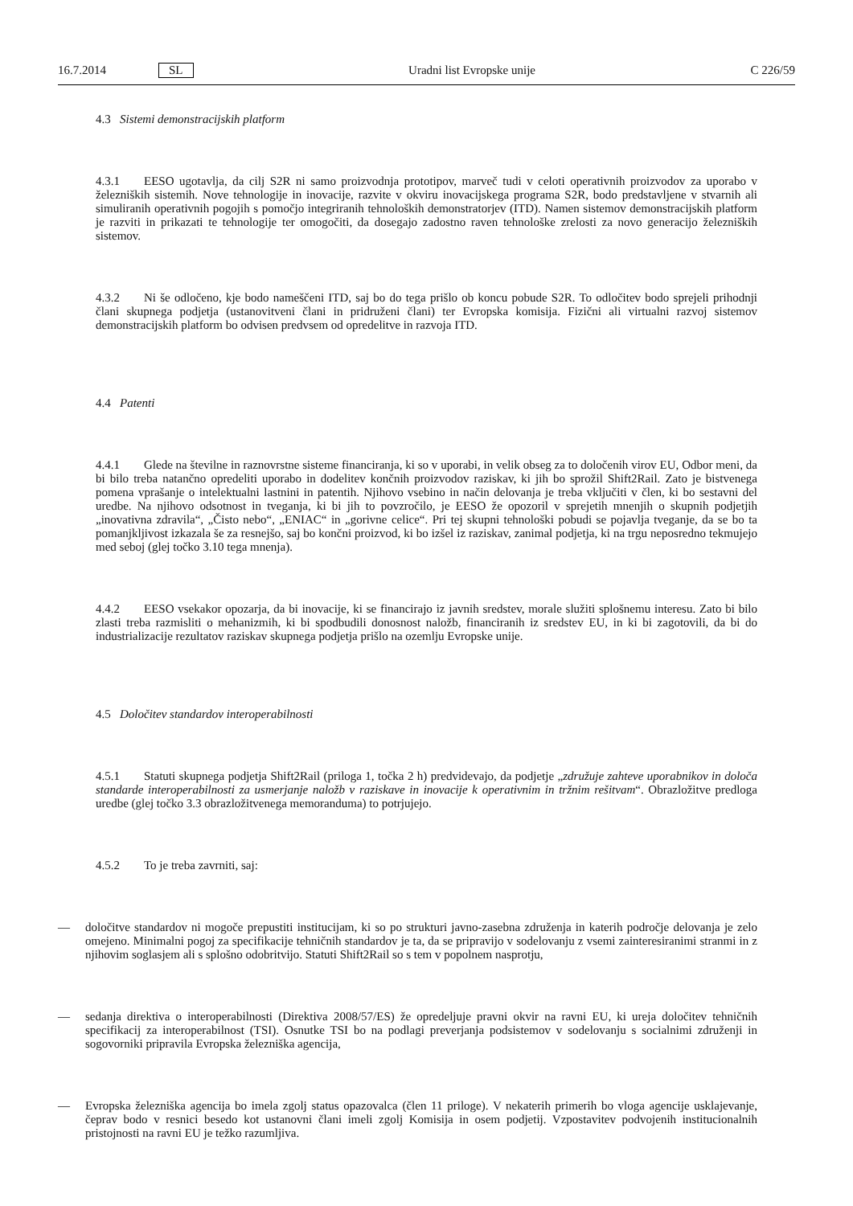16.7.2014 SL Uradni list Evropske unije C 226/59
4.3 Sistemi demonstracijskih platform
4.3.1 EESO ugotavlja, da cilj S2R ni samo proizvodnja prototipov, marveč tudi v celoti operativnih proizvodov za uporabo v železniških sistemih. Nove tehnologije in inovacije, razvite v okviru inovacijskega programa S2R, bodo predstavljene v stvarnih ali simuliranih operativnih pogojih s pomočjo integriranih tehnoloških demonstratorjev (ITD). Namen sistemov demonstracijskih platform je razviti in prikazati te tehnologije ter omogočiti, da dosegajo zadostno raven tehnološke zrelosti za novo generacijo železniških sistemov.
4.3.2 Ni še odločeno, kje bodo nameščeni ITD, saj bo do tega prišlo ob koncu pobude S2R. To odločitev bodo sprejeli prihodnji člani skupnega podjetja (ustanovitveni člani in pridruženi člani) ter Evropska komisija. Fizični ali virtualni razvoj sistemov demonstracijskih platform bo odvisen predvsem od opredelitve in razvoja ITD.
4.4 Patenti
4.4.1 Glede na številne in raznovrstne sisteme financiranja, ki so v uporabi, in velik obseg za to določenih virov EU, Odbor meni, da bi bilo treba natančno opredeliti uporabo in dodelitev končnih proizvodov raziskav, ki jih bo sprožil Shift2Rail. Zato je bistvenega pomena vprašanje o intelektualni lastnini in patentih. Njihovo vsebino in način delovanja je treba vključiti v člen, ki bo sestavni del uredbe. Na njihovo odsotnost in tveganja, ki bi jih to povzročilo, je EESO že opozoril v sprejetih mnenjih o skupnih podjetjih „inovativna zdravila“, „Čisto nebo“, „ENIAC“ in „gorivne celice“. Pri tej skupni tehnološki pobudi se pojavlja tveganje, da se bo ta pomanjkljivost izkazala še za resnejšo, saj bo končni proizvod, ki bo izšel iz raziskav, zanimal podjetja, ki na trgu neposredno tekmujejo med seboj (glej točko 3.10 tega mnenja).
4.4.2 EESO vsekakor opozarja, da bi inovacije, ki se financirajo iz javnih sredstev, morale služiti splošnemu interesu. Zato bi bilo zlasti treba razmisliti o mehanizmih, ki bi spodbudili donosnost naložb, financiranih iz sredstev EU, in ki bi zagotovili, da bi do industrializacije rezultatov raziskav skupnega podjetja prišlo na ozemlju Evropske unije.
4.5 Določitev standardov interoperabilnosti
4.5.1 Statuti skupnega podjetja Shift2Rail (priloga 1, točka 2 h) predvidevajo, da podjetje „združuje zahteve uporabnikov in določa standarde interoperabilnosti za usmerjanje naložb v raziskave in inovacije k operativnim in tržnim rešitvam“. Obrazložitve predloga uredbe (glej točko 3.3 obrazložitvenega memoranduma) to potrjujejo.
4.5.2 To je treba zavrniti, saj:
— določitve standardov ni mogoče prepustiti institucijam, ki so po strukturi javno-zasebna združenja in katerih področje delovanja je zelo omejeno. Minimalni pogoj za specifikacije tehničnih standardov je ta, da se pripravijo v sodelovanju z vsemi zainteresiranimi stranmi in z njihovim soglasjem ali s splošno odobritvijo. Statuti Shift2Rail so s tem v popolnem nasprotju,
— sedanja direktiva o interoperabilnosti (Direktiva 2008/57/ES) že opredeljuje pravni okvir na ravni EU, ki ureja določitev tehničnih specifikacij za interoperabilnost (TSI). Osnutke TSI bo na podlagi preverjanja podsistemov v sodelovanju s socialnimi združenji in sogovorniki pripravila Evropska železniška agencija,
— Evropska železniška agencija bo imela zgolj status opazovalca (člen 11 priloge). V nekaterih primerih bo vloga agencije usklajevanje, čeprav bodo v resnici besedo kot ustanovni člani imeli zgolj Komisija in osem podjetij. Vzpostavitev podvojenih institucionalnih pristojnosti na ravni EU je težko razumljiva.